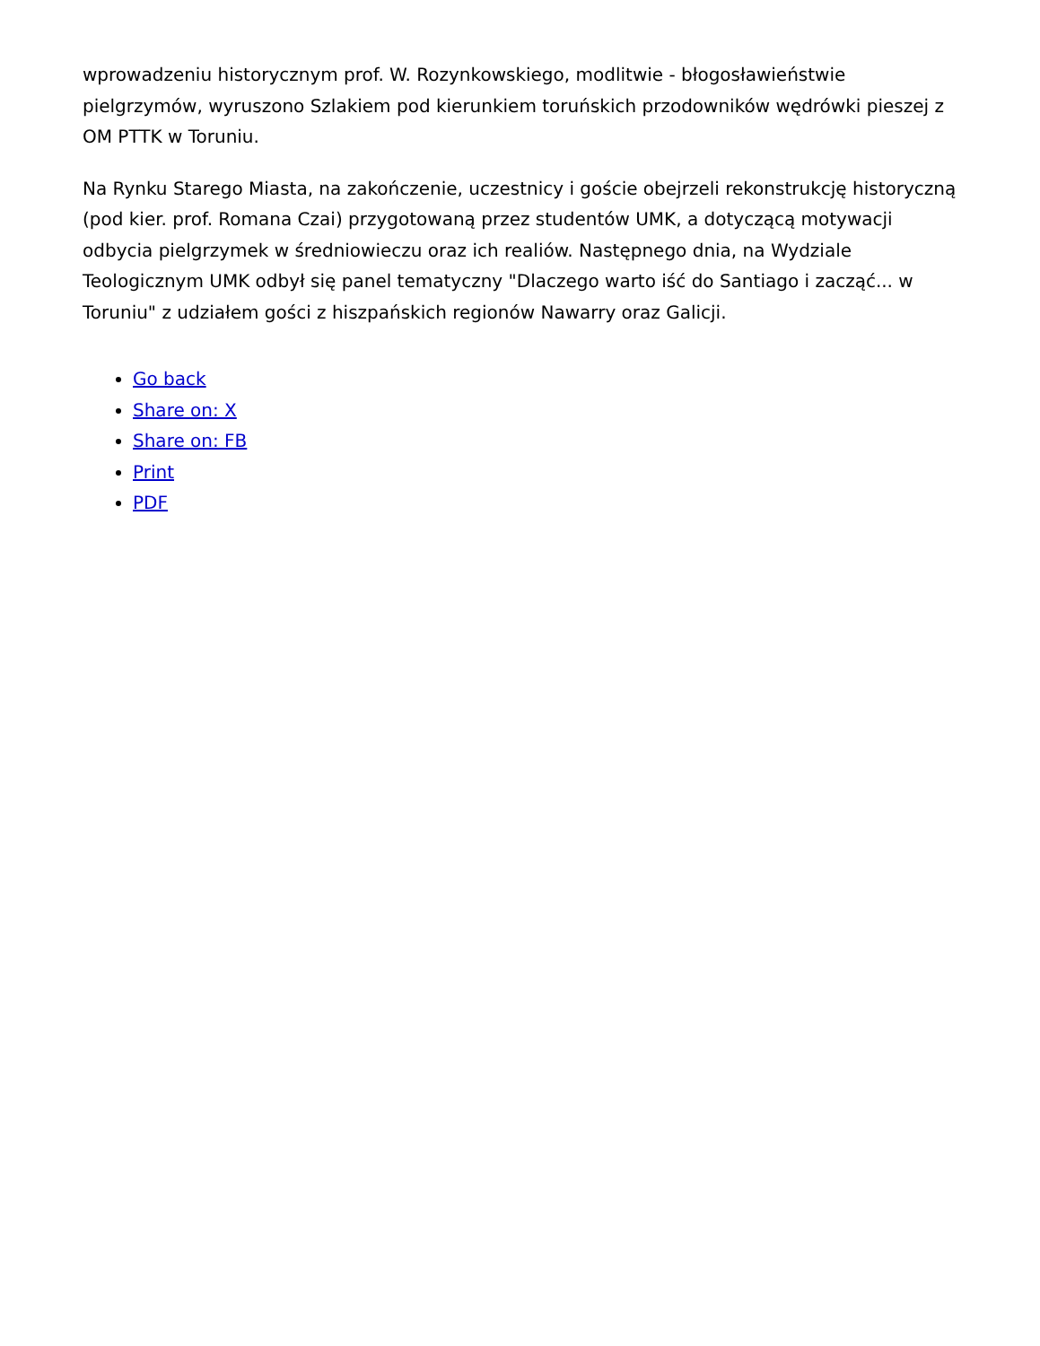wprowadzeniu historycznym prof. W. Rozynkowskiego, modlitwie - błogosławieństwie pielgrzymów, wyruszono Szlakiem pod kierunkiem toruńskich przodowników wędrówki pieszej z OM PTTK w Toruniu.
Na Rynku Starego Miasta, na zakończenie, uczestnicy i goście obejrzeli rekonstrukcję historyczną (pod kier. prof. Romana Czai) przygotowaną przez studentów UMK, a dotyczącą motywacji odbycia pielgrzymek w średniowieczu oraz ich realiów. Następnego dnia, na Wydziale Teologicznym UMK odbył się panel tematyczny "Dlaczego warto iść do Santiago i zacząć... w Toruniu" z udziałem gości z hiszpańskich regionów Nawarry oraz Galicji.
Go back
Share on: X
Share on: FB
Print
PDF